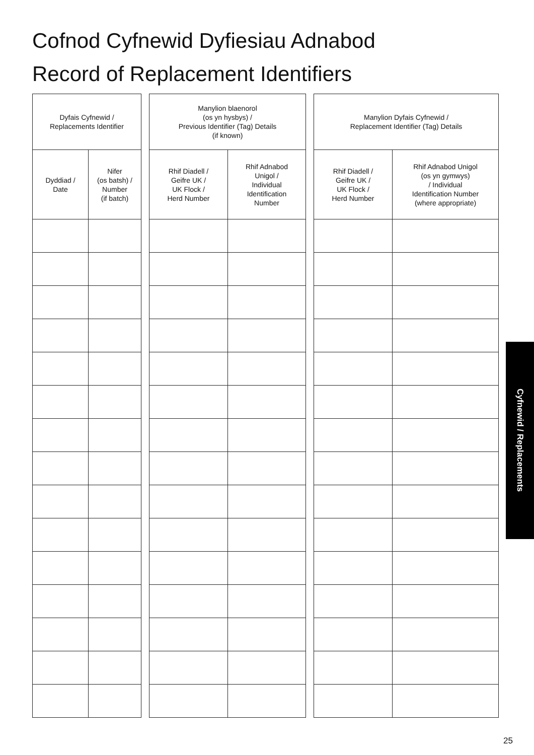Cofnod Cyfnewid Dyfiesiau Adnabod
Record of Replacement Identifiers
| Dyfais Cyfnewid / Replacements Identifier | |
| --- | --- |
| Dyddiad / Date | Nifer (os batsh) / Number (if batch) |
| Manylion blaenorol (os yn hysbys) / Previous Identifier (Tag) Details (if known) | |
| --- | --- |
| Rhif Diadell / Geifre UK / UK Flock / Herd Number | Rhif Adnabod Unigol / Individual Identification Number |
| Manylion Dyfais Cyfnewid / Replacement Identifier (Tag) Details | |
| --- | --- |
| Rhif Diadell / Geifre UK / UK Flock / Herd Number | Rhif Adnabod Unigol (os yn gymwys) / Individual Identification Number (where appropriate) |
Cyfnewid / Replacements
25